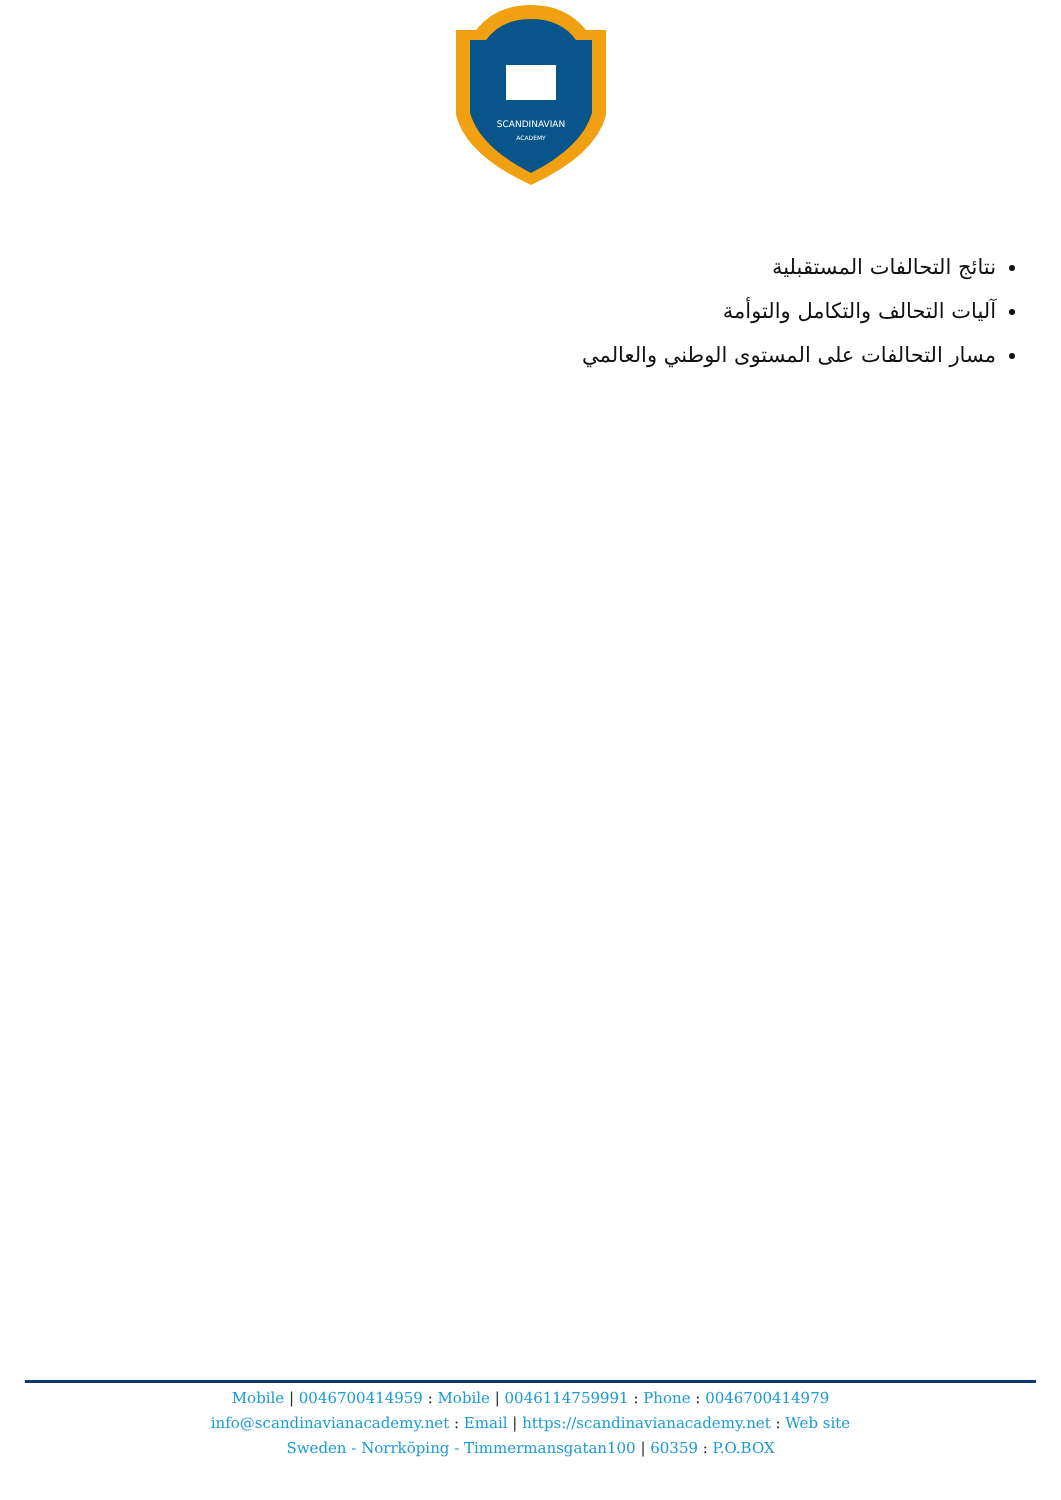SCANDINAVIAN
ACADEMY
نتائج التحالفات المستقبلية
آليات التحالف والتكامل والتوأمة
مسار التحالفات على المستوى الوطني والعالمي
Mobile | 0046700414959 : Mobile | 0046114759991 : Phone : 0046700414979
info@scandinavianacademy.net : Email | https://scandinavianacademy.net : Web site
Sweden - Norrköping - Timmermansgatan100 | 60359 : P.O.BOX